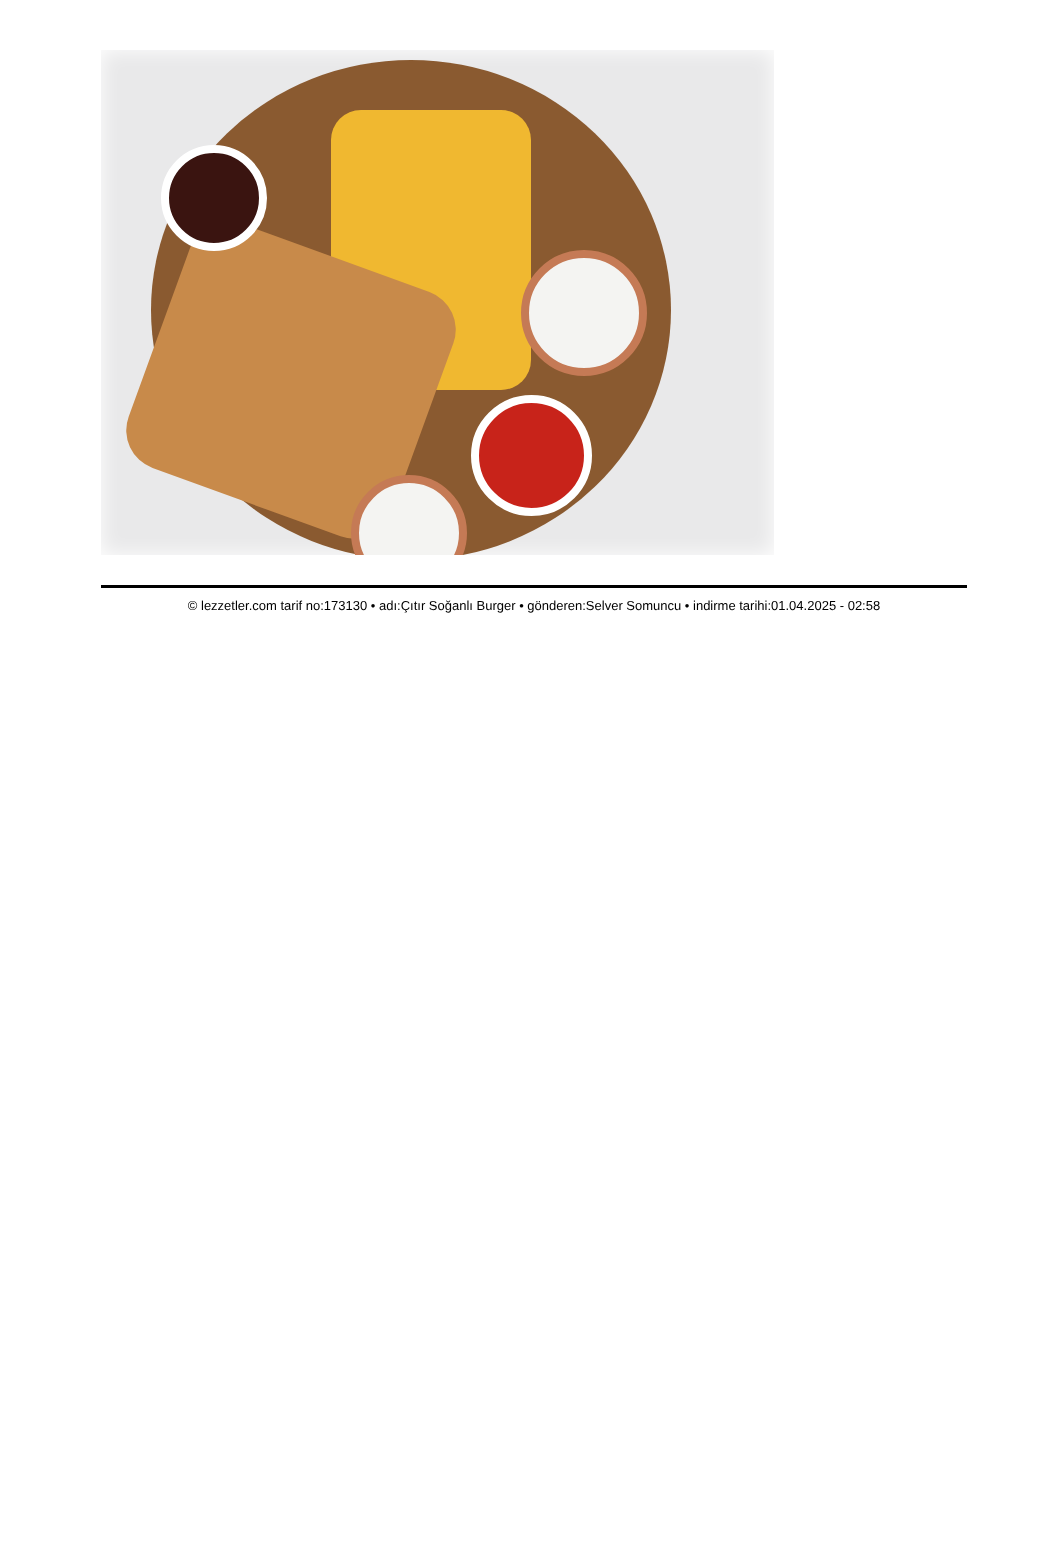© lezzetler.com tarif no:173130 • adı:Çıtır Soğanlı Burger • gönderen:Selver Somuncu • indirme tarihi:01.04.2025 - 02:58